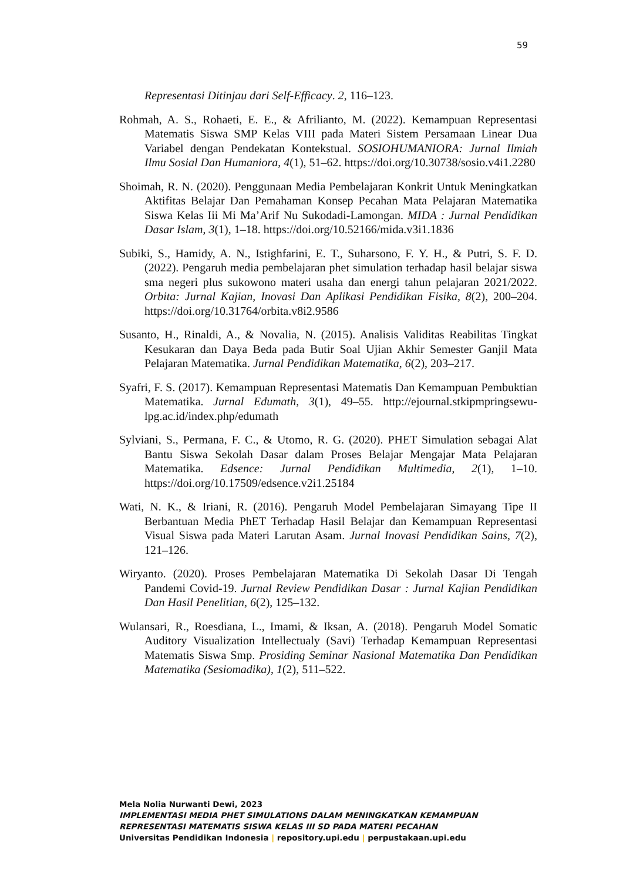59
Representasi Ditinjau dari Self-Efficacy. 2, 116–123.
Rohmah, A. S., Rohaeti, E. E., & Afrilianto, M. (2022). Kemampuan Representasi Matematis Siswa SMP Kelas VIII pada Materi Sistem Persamaan Linear Dua Variabel dengan Pendekatan Kontekstual. SOSIOHUMANIORA: Jurnal Ilmiah Ilmu Sosial Dan Humaniora, 4(1), 51–62. https://doi.org/10.30738/sosio.v4i1.2280
Shoimah, R. N. (2020). Penggunaan Media Pembelajaran Konkrit Untuk Meningkatkan Aktifitas Belajar Dan Pemahaman Konsep Pecahan Mata Pelajaran Matematika Siswa Kelas Iii Mi Ma’Arif Nu Sukodadi-Lamongan. MIDA : Jurnal Pendidikan Dasar Islam, 3(1), 1–18. https://doi.org/10.52166/mida.v3i1.1836
Subiki, S., Hamidy, A. N., Istighfarini, E. T., Suharsono, F. Y. H., & Putri, S. F. D. (2022). Pengaruh media pembelajaran phet simulation terhadap hasil belajar siswa sma negeri plus sukowono materi usaha dan energi tahun pelajaran 2021/2022. Orbita: Jurnal Kajian, Inovasi Dan Aplikasi Pendidikan Fisika, 8(2), 200–204. https://doi.org/10.31764/orbita.v8i2.9586
Susanto, H., Rinaldi, A., & Novalia, N. (2015). Analisis Validitas Reabilitas Tingkat Kesukaran dan Daya Beda pada Butir Soal Ujian Akhir Semester Ganjil Mata Pelajaran Matematika. Jurnal Pendidikan Matematika, 6(2), 203–217.
Syafri, F. S. (2017). Kemampuan Representasi Matematis Dan Kemampuan Pembuktian Matematika. Jurnal Edumath, 3(1), 49–55. http://ejournal.stkipmpringsewu-lpg.ac.id/index.php/edumath
Sylviani, S., Permana, F. C., & Utomo, R. G. (2020). PHET Simulation sebagai Alat Bantu Siswa Sekolah Dasar dalam Proses Belajar Mengajar Mata Pelajaran Matematika. Edsence: Jurnal Pendidikan Multimedia, 2(1), 1–10. https://doi.org/10.17509/edsence.v2i1.25184
Wati, N. K., & Iriani, R. (2016). Pengaruh Model Pembelajaran Simayang Tipe II Berbantuan Media PhET Terhadap Hasil Belajar dan Kemampuan Representasi Visual Siswa pada Materi Larutan Asam. Jurnal Inovasi Pendidikan Sains, 7(2), 121–126.
Wiryanto. (2020). Proses Pembelajaran Matematika Di Sekolah Dasar Di Tengah Pandemi Covid-19. Jurnal Review Pendidikan Dasar : Jurnal Kajian Pendidikan Dan Hasil Penelitian, 6(2), 125–132.
Wulansari, R., Roesdiana, L., Imami, & Iksan, A. (2018). Pengaruh Model Somatic Auditory Visualization Intellectualy (Savi) Terhadap Kemampuan Representasi Matematis Siswa Smp. Prosiding Seminar Nasional Matematika Dan Pendidikan Matematika (Sesiomadika), 1(2), 511–522.
Mela Nolia Nurwanti Dewi, 2023
IMPLEMENTASI MEDIA PHET SIMULATIONS DALAM MENINGKATKAN KEMAMPUAN REPRESENTASI MATEMATIS SISWA KELAS III SD PADA MATERI PECAHAN
Universitas Pendidikan Indonesia | repository.upi.edu | perpustakaan.upi.edu